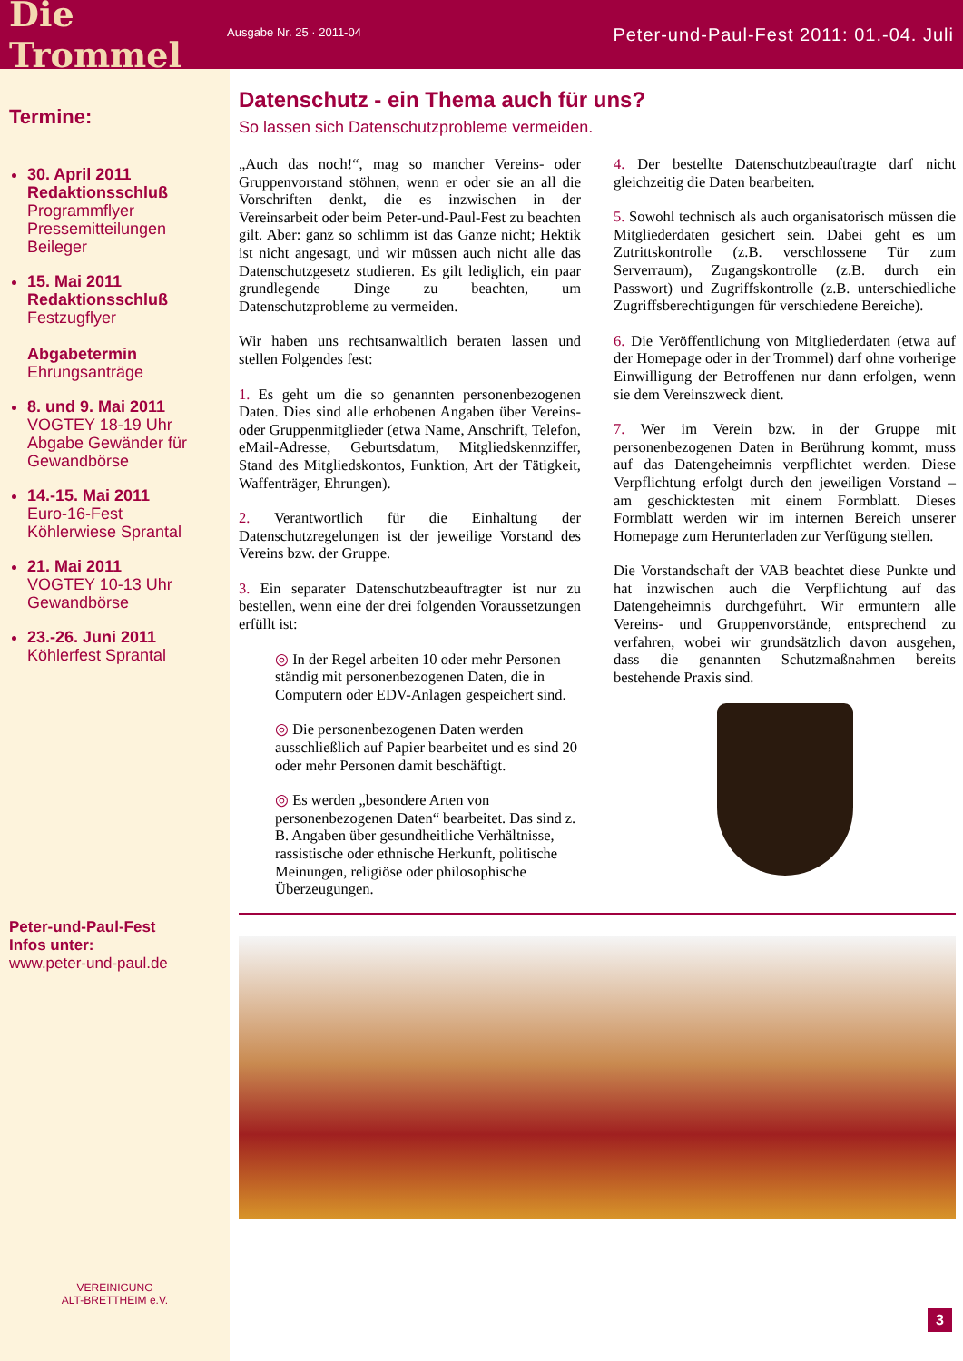Die Trommel
Ausgabe Nr. 25 · 2011-04
Peter-und-Paul-Fest 2011: 01.-04. Juli
Termine:
30. April 2011
Redaktionsschluß
Programmflyer
Pressemitteilungen
Beileger
15. Mai 2011
Redaktionsschluß
Festzugflyer
Abgabetermin
Ehrungsanträge
8. und 9. Mai 2011
VOGTEY 18-19 Uhr
Abgabe Gewänder für Gewandbörse
14.-15. Mai 2011
Euro-16-Fest
Köhlerwiese Sprantal
21. Mai 2011
VOGTEY 10-13 Uhr
Gewandbörse
23.-26. Juni 2011
Köhlerfest Sprantal
Peter-und-Paul-Fest
Infos unter:
www.peter-und-paul.de
VEREINIGUNG
ALT-BRETTHEIM e.V.
Datenschutz - ein Thema auch für uns?
So lassen sich Datenschutzprobleme vermeiden.
„Auch das noch!“, mag so mancher Vereins- oder Gruppenvorstand stöhnen, wenn er oder sie an all die Vorschriften denkt, die es inzwischen in der Vereinsarbeit oder beim Peter-und-Paul-Fest zu beachten gilt. Aber: ganz so schlimm ist das Ganze nicht; Hektik ist nicht angesagt, und wir müssen auch nicht alle das Datenschutzgesetz studieren. Es gilt lediglich, ein paar grundlegende Dinge zu beachten, um Datenschutzprobleme zu vermeiden.
Wir haben uns rechtsanwaltlich beraten lassen und stellen Folgendes fest:
1. Es geht um die so genannten personenbezogenen Daten. Dies sind alle erhobenen Angaben über Vereins- oder Gruppenmitglieder (etwa Name, Anschrift, Telefon, eMail-Adresse, Geburtsdatum, Mitgliedskennziffer, Stand des Mitgliedskontos, Funktion, Art der Tätigkeit, Waffenträger, Ehrungen).
2. Verantwortlich für die Einhaltung der Datenschutzregelungen ist der jeweilige Vorstand des Vereins bzw. der Gruppe.
3. Ein separater Datenschutzbeauftragter ist nur zu bestellen, wenn eine der drei folgenden Voraussetzungen erfüllt ist:
◎ In der Regel arbeiten 10 oder mehr Personen ständig mit personenbezogenen Daten, die in Computern oder EDV-Anlagen gespeichert sind.
◎ Die personenbezogenen Daten werden ausschließlich auf Papier bearbeitet und es sind 20 oder mehr Personen damit beschäftigt.
◎ Es werden „besondere Arten von personenbezogenen Daten“ bearbeitet. Das sind z. B. Angaben über gesundheitliche Verhältnisse, rassistische oder ethnische Herkunft, politische Meinungen, religiöse oder philosophische Überzeugungen.
4. Der bestellte Datenschutzbeauftragte darf nicht gleichzeitig die Daten bearbeiten.
5. Sowohl technisch als auch organisatorisch müssen die Mitgliederdaten gesichert sein. Dabei geht es um Zutrittskontrolle (z.B. verschlossene Tür zum Serverraum), Zugangskontrolle (z.B. durch ein Passwort) und Zugriffskontrolle (z.B. unterschiedliche Zugriffsberechtigungen für verschiedene Bereiche).
6. Die Veröffentlichung von Mitgliederdaten (etwa auf der Homepage oder in der Trommel) darf ohne vorherige Einwilligung der Betroffenen nur dann erfolgen, wenn sie dem Vereinszweck dient.
7. Wer im Verein bzw. in der Gruppe mit personenbezogenen Daten in Berührung kommt, muss auf das Datengeheimnis verpflichtet werden. Diese Verpflichtung erfolgt durch den jeweiligen Vorstand – am geschicktesten mit einem Formblatt. Dieses Formblatt werden wir im internen Bereich unserer Homepage zum Herunterladen zur Verfügung stellen.
Die Vorstandschaft der VAB beachtet diese Punkte und hat inzwischen auch die Verpflichtung auf das Datengeheimnis durchgeführt. Wir ermuntern alle Vereins- und Gruppenvorstände, entsprechend zu verfahren, wobei wir grundsätzlich davon ausgehen, dass die genannten Schutzmaßnahmen bereits bestehende Praxis sind.
3